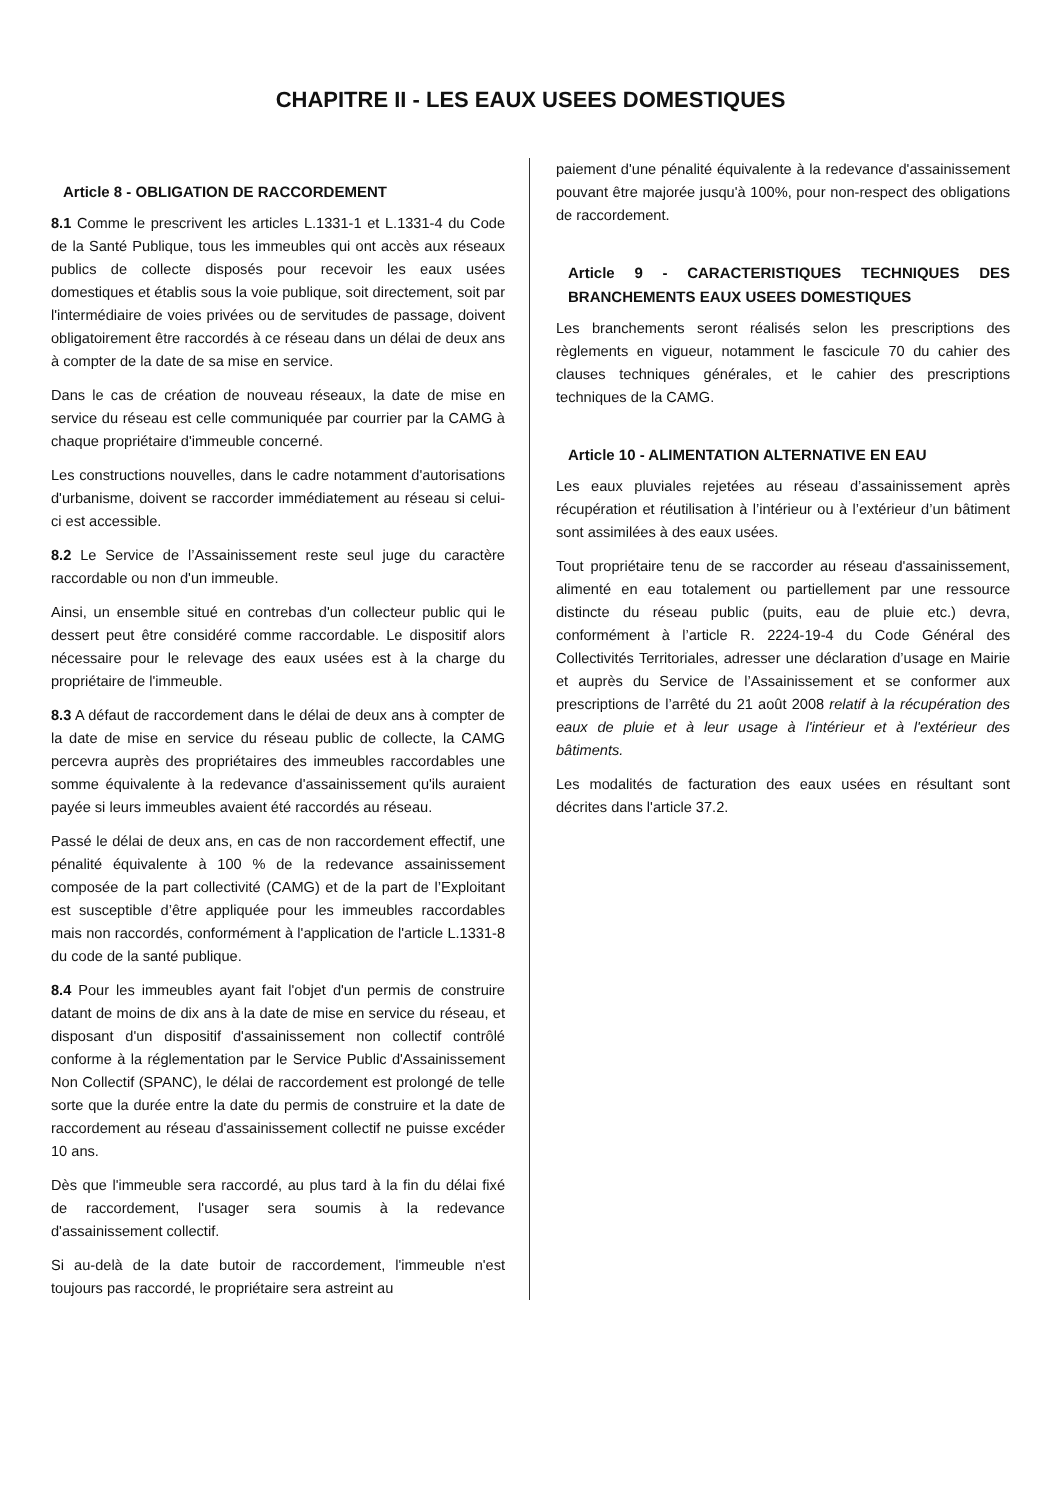CHAPITRE II - LES EAUX USEES DOMESTIQUES
Article 8 - OBLIGATION DE RACCORDEMENT
8.1 Comme le prescrivent les articles L.1331-1 et L.1331-4 du Code de la Santé Publique, tous les immeubles qui ont accès aux réseaux publics de collecte disposés pour recevoir les eaux usées domestiques et établis sous la voie publique, soit directement, soit par l'intermédiaire de voies privées ou de servitudes de passage, doivent obligatoirement être raccordés à ce réseau dans un délai de deux ans à compter de la date de sa mise en service.
Dans le cas de création de nouveau réseaux, la date de mise en service du réseau est celle communiquée par courrier par la CAMG à chaque propriétaire d'immeuble concerné.
Les constructions nouvelles, dans le cadre notamment d'autorisations d'urbanisme, doivent se raccorder immédiatement au réseau si celui-ci est accessible.
8.2 Le Service de l’Assainissement reste seul juge du caractère raccordable ou non d'un immeuble.
Ainsi, un ensemble situé en contrebas d'un collecteur public qui le dessert peut être considéré comme raccordable. Le dispositif alors nécessaire pour le relevage des eaux usées est à la charge du propriétaire de l'immeuble.
8.3 A défaut de raccordement dans le délai de deux ans à compter de la date de mise en service du réseau public de collecte, la CAMG percevra auprès des propriétaires des immeubles raccordables une somme équivalente à la redevance d'assainissement qu'ils auraient payée si leurs immeubles avaient été raccordés au réseau.
Passé le délai de deux ans, en cas de non raccordement effectif, une pénalité équivalente à 100 % de la redevance assainissement composée de la part collectivité (CAMG) et de la part de l’Exploitant est susceptible d’être appliquée pour les immeubles raccordables mais non raccordés, conformément à l'application de l'article L.1331-8 du code de la santé publique.
8.4 Pour les immeubles ayant fait l'objet d'un permis de construire datant de moins de dix ans à la date de mise en service du réseau, et disposant d'un dispositif d'assainissement non collectif contrôlé conforme à la réglementation par le Service Public d'Assainissement Non Collectif (SPANC), le délai de raccordement est prolongé de telle sorte que la durée entre la date du permis de construire et la date de raccordement au réseau d'assainissement collectif ne puisse excéder 10 ans.
Dès que l'immeuble sera raccordé, au plus tard à la fin du délai fixé de raccordement, l'usager sera soumis à la redevance d'assainissement collectif.
Si au-delà de la date butoir de raccordement, l'immeuble n'est toujours pas raccordé, le propriétaire sera astreint au
paiement d'une pénalité équivalente à la redevance d'assainissement pouvant être majorée jusqu'à 100%, pour non-respect des obligations de raccordement.
Article 9 - CARACTERISTIQUES TECHNIQUES DES BRANCHEMENTS EAUX USEES DOMESTIQUES
Les branchements seront réalisés selon les prescriptions des règlements en vigueur, notamment le fascicule 70 du cahier des clauses techniques générales, et le cahier des prescriptions techniques de la CAMG.
Article 10 - ALIMENTATION ALTERNATIVE EN EAU
Les eaux pluviales rejetées au réseau d’assainissement après récupération et réutilisation à l’intérieur ou à l’extérieur d’un bâtiment sont assimilées à des eaux usées.
Tout propriétaire tenu de se raccorder au réseau d'assainissement, alimenté en eau totalement ou partiellement par une ressource distincte du réseau public (puits, eau de pluie etc.) devra, conformément à l’article R. 2224-19-4 du Code Général des Collectivités Territoriales, adresser une déclaration d’usage en Mairie et auprès du Service de l’Assainissement et se conformer aux prescriptions de l’arrêté du 21 août 2008 relatif à la récupération des eaux de pluie et à leur usage à l'intérieur et à l'extérieur des bâtiments.
Les modalités de facturation des eaux usées en résultant sont décrites dans l'article 37.2.